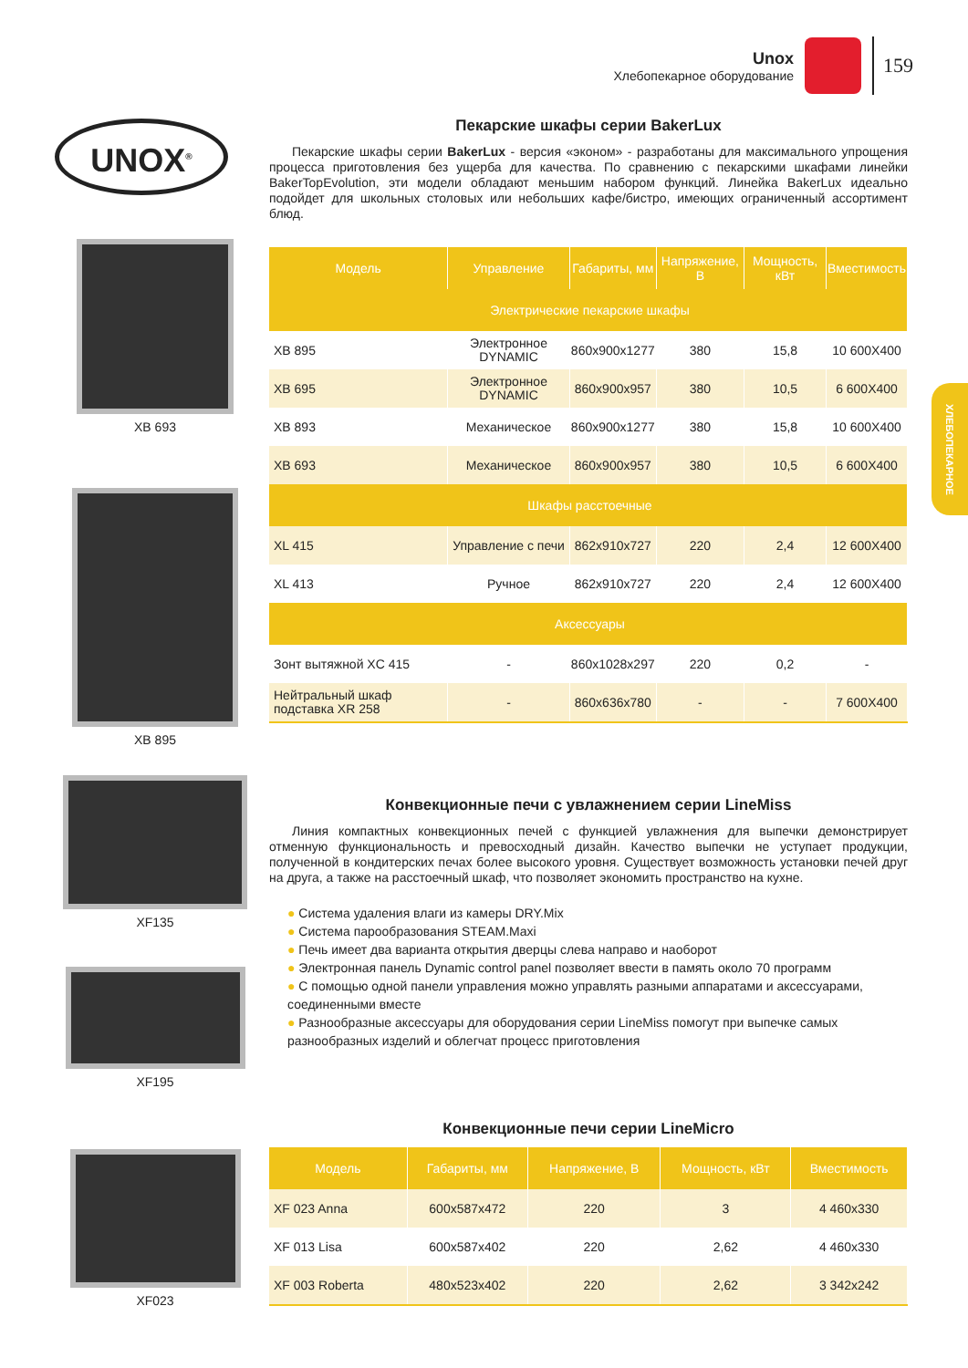Unox
Хлебопекарное оборудование
159
ХЛЕБОПЕКАРНОЕ
UNOX<sup>®</sup>
XB 693
XB 895
XF135
XF195
XF023
Пекарские шкафы серии BakerLux
Пекарские шкафы серии BakerLux - версия «эконом» - разработаны для максимального упрощения процесса приготовления без ущерба для качества. По сравнению с пекарскими шкафами линейки BakerTopEvolution, эти модели обладают меньшим набором функций. Линейка BakerLux идеально подойдет для школьных столовых или небольших кафе/бистро, имеющих ограниченный ассортимент блюд.
| Модель | Управление | Габариты, мм | Напряжение, В | Мощность, кВт | Вместимость |
| --- | --- | --- | --- | --- | --- |
| Электрические пекарские шкафы | | | | | |
| XB 895 | Электронное DYNAMIC | 860x900x1277 | 380 | 15,8 | 10 600X400 |
| XB 695 | Электронное DYNAMIC | 860x900x957 | 380 | 10,5 | 6 600X400 |
| XB 893 | Механическое | 860x900x1277 | 380 | 15,8 | 10 600X400 |
| XB 693 | Механическое | 860x900x957 | 380 | 10,5 | 6 600X400 |
| Шкафы расстоечные | | | | | |
| XL 415 | Управление с печи | 862x910x727 | 220 | 2,4 | 12 600X400 |
| XL 413 | Ручное | 862x910x727 | 220 | 2,4 | 12 600X400 |
| Аксессуары | | | | | |
| Зонт вытяжной XC 415 | - | 860x1028x297 | 220 | 0,2 | - |
| Нейтральный шкаф подставка XR 258 | - | 860x636x780 | - | - | 7 600X400 |
Конвекционные печи с увлажнением серии LineMiss
Линия компактных конвекционных печей с функцией увлажнения для выпечки демонстрирует отменную функциональность и превосходный дизайн. Качество выпечки не уступает продукции, полученной в кондитерских печах более высокого уровня. Существует возможность установки печей друг на друга, а также на расстоечный шкаф, что позволяет экономить пространство на кухне.
● Система удаления влаги из камеры DRY.Mix
● Система парообразования STEAM.Maxi
● Печь имеет два варианта открытия дверцы слева направо и наоборот
● Электронная панель Dynamic control panel позволяет ввести в память около 70 программ
● С помощью одной панели управления можно управлять разными аппаратами и аксессуарами, соединенными вместе
● Разнообразные аксессуары для оборудования серии LineMiss помогут при выпечке самых разнообразных изделий и облегчат процесс приготовления
Конвекционные печи серии LineMicro
| Модель | Габариты, мм | Напряжение, В | Мощность, кВт | Вместимость |
| --- | --- | --- | --- | --- |
| XF 023 Anna | 600x587x472 | 220 | 3 | 4 460x330 |
| XF 013 Lisa | 600x587x402 | 220 | 2,62 | 4 460x330 |
| XF 003 Roberta | 480x523x402 | 220 | 2,62 | 3 342x242 |